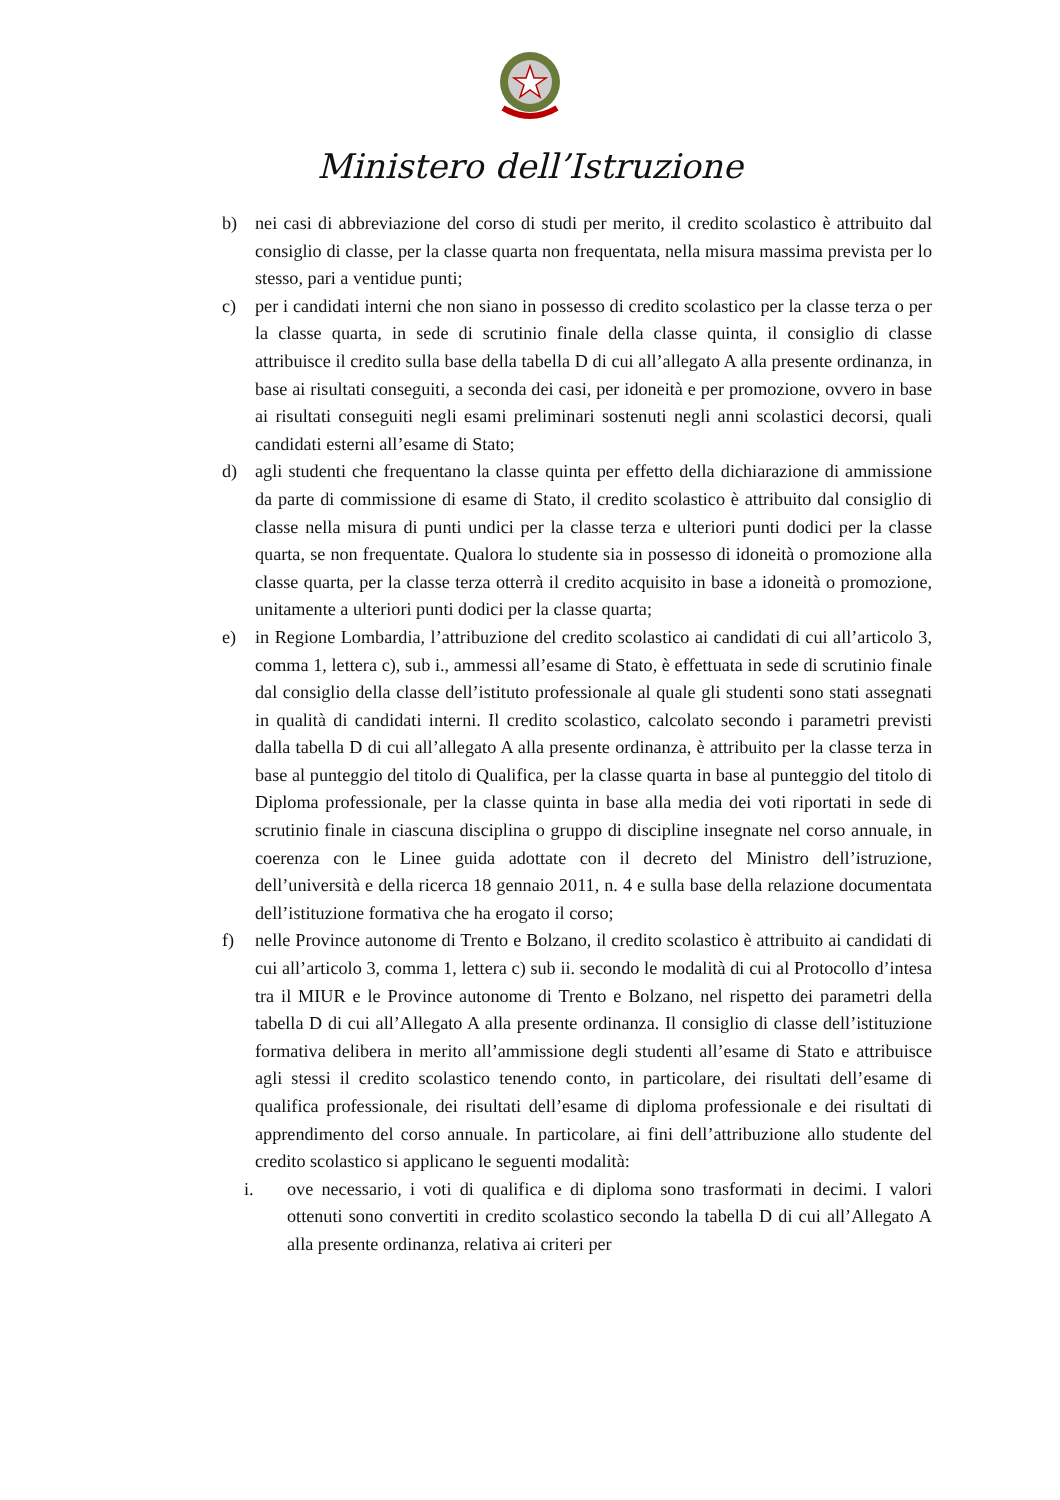Ministero dell’Istruzione
b) nei casi di abbreviazione del corso di studi per merito, il credito scolastico è attribuito dal consiglio di classe, per la classe quarta non frequentata, nella misura massima prevista per lo stesso, pari a ventidue punti;
c) per i candidati interni che non siano in possesso di credito scolastico per la classe terza o per la classe quarta, in sede di scrutinio finale della classe quinta, il consiglio di classe attribuisce il credito sulla base della tabella D di cui all’allegato A alla presente ordinanza, in base ai risultati conseguiti, a seconda dei casi, per idoneità e per promozione, ovvero in base ai risultati conseguiti negli esami preliminari sostenuti negli anni scolastici decorsi, quali candidati esterni all’esame di Stato;
d) agli studenti che frequentano la classe quinta per effetto della dichiarazione di ammissione da parte di commissione di esame di Stato, il credito scolastico è attribuito dal consiglio di classe nella misura di punti undici per la classe terza e ulteriori punti dodici per la classe quarta, se non frequentate. Qualora lo studente sia in possesso di idoneità o promozione alla classe quarta, per la classe terza otterrà il credito acquisito in base a idoneità o promozione, unitamente a ulteriori punti dodici per la classe quarta;
e) in Regione Lombardia, l’attribuzione del credito scolastico ai candidati di cui all’articolo 3, comma 1, lettera c), sub i., ammessi all’esame di Stato, è effettuata in sede di scrutinio finale dal consiglio della classe dell’istituto professionale al quale gli studenti sono stati assegnati in qualità di candidati interni. Il credito scolastico, calcolato secondo i parametri previsti dalla tabella D di cui all’allegato A alla presente ordinanza, è attribuito per la classe terza in base al punteggio del titolo di Qualifica, per la classe quarta in base al punteggio del titolo di Diploma professionale, per la classe quinta in base alla media dei voti riportati in sede di scrutinio finale in ciascuna disciplina o gruppo di discipline insegnate nel corso annuale, in coerenza con le Linee guida adottate con il decreto del Ministro dell’istruzione, dell’università e della ricerca 18 gennaio 2011, n. 4 e sulla base della relazione documentata dell’istituzione formativa che ha erogato il corso;
f) nelle Province autonome di Trento e Bolzano, il credito scolastico è attribuito ai candidati di cui all’articolo 3, comma 1, lettera c) sub ii. secondo le modalità di cui al Protocollo d’intesa tra il MIUR e le Province autonome di Trento e Bolzano, nel rispetto dei parametri della tabella D di cui all’Allegato A alla presente ordinanza. Il consiglio di classe dell’istituzione formativa delibera in merito all’ammissione degli studenti all’esame di Stato e attribuisce agli stessi il credito scolastico tenendo conto, in particolare, dei risultati dell’esame di qualifica professionale, dei risultati dell’esame di diploma professionale e dei risultati di apprendimento del corso annuale. In particolare, ai fini dell’attribuzione allo studente del credito scolastico si applicano le seguenti modalità:
i. ove necessario, i voti di qualifica e di diploma sono trasformati in decimi. I valori ottenuti sono convertiti in credito scolastico secondo la tabella D di cui all’Allegato A alla presente ordinanza, relativa ai criteri per